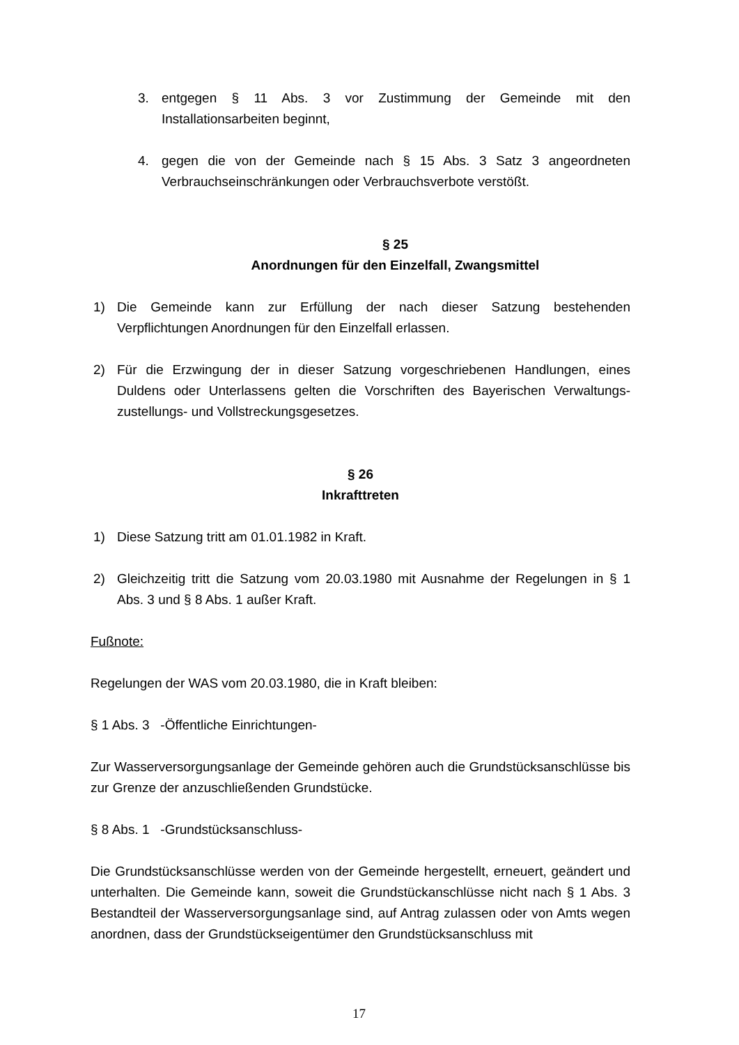3. entgegen § 11 Abs. 3 vor Zustimmung der Gemeinde mit den Installationsarbeiten beginnt,
4. gegen die von der Gemeinde nach § 15 Abs. 3 Satz 3 angeordneten Verbrauchseinschränkungen oder Verbrauchsverbote verstößt.
§ 25
Anordnungen für den Einzelfall, Zwangsmittel
1) Die Gemeinde kann zur Erfüllung der nach dieser Satzung bestehenden Verpflichtungen Anordnungen für den Einzelfall erlassen.
2) Für die Erzwingung der in dieser Satzung vorgeschriebenen Handlungen, eines Duldens oder Unterlassens gelten die Vorschriften des Bayerischen Verwaltungs-zustellungs- und Vollstreckungsgesetzes.
§ 26
Inkrafttreten
1) Diese Satzung tritt am 01.01.1982 in Kraft.
2) Gleichzeitig tritt die Satzung vom 20.03.1980 mit Ausnahme der Regelungen in § 1 Abs. 3 und § 8 Abs. 1 außer Kraft.
Fußnote:
Regelungen der WAS vom 20.03.1980, die in Kraft bleiben:
§ 1 Abs. 3 -Öffentliche Einrichtungen-
Zur Wasserversorgungsanlage der Gemeinde gehören auch die Grundstücksanschlüsse bis zur Grenze der anzuschließenden Grundstücke.
§ 8 Abs. 1 -Grundstücksanschluss-
Die Grundstücksanschlüsse werden von der Gemeinde hergestellt, erneuert, geändert und unterhalten. Die Gemeinde kann, soweit die Grundstückanschlüsse nicht nach § 1 Abs. 3 Bestandteil der Wasserversorgungsanlage sind, auf Antrag zulassen oder von Amts wegen anordnen, dass der Grundstückseigentümer den Grundstücksanschluss mit
17